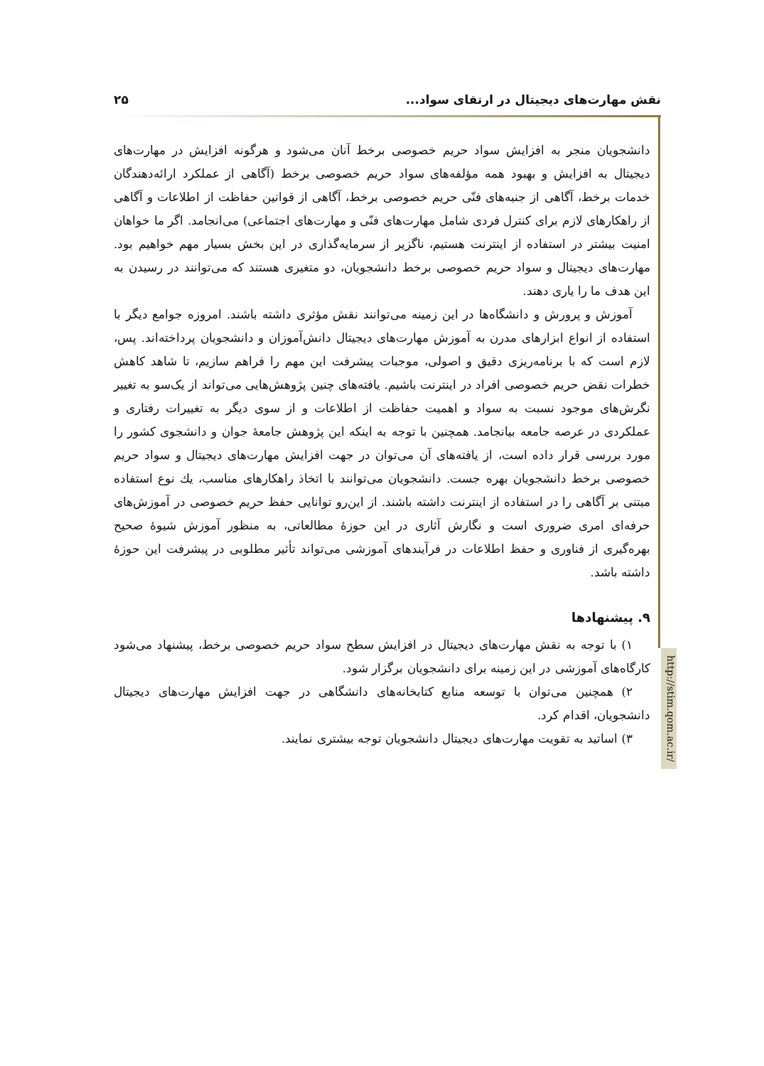نقش مهارت‌های دیجیتال در ارتقای سواد... ۲۵
http://stim.qom.ac.ir/
دانشجویان منجر به افزایش سواد حریم خصوصی برخط آنان می‌شود و هرگونه افزایش در مهارت‌های دیجیتال به افزایش و بهبود همه مؤلفه‌های سواد حریم خصوصی برخط (آگاهی از عملکرد ارائه‌دهندگان خدمات برخط، آگاهی از جنبه‌های فنّی حریم خصوصی برخط، آگاهی از قوانین حفاظت از اطلاعات و آگاهی از راهکارهای لازم برای کنترل فردی شامل مهارت‌های فنّی و مهارت‌های اجتماعی) می‌انجامد. اگر ما خواهان امنیت بیشتر در استفاده از اینترنت هستیم، ناگزیر از سرمایه‌گذاری در این بخش بسیار مهم خواهیم بود. مهارت‌های دیجیتال و سواد حریم خصوصی برخط دانشجویان، دو متغیری هستند که می‌توانند در رسیدن به این هدف ما را یاری دهند.
آموزش و پرورش و دانشگاه‌ها در این زمینه می‌توانند نقش مؤثری داشته باشند. امروزه جوامع دیگر با استفاده از انواع ابزارهای مدرن به آموزش مهارت‌های دیجیتال دانش‌آموزان و دانشجویان پرداخته‌اند. پس، لازم است که با برنامه‌ریزی دقیق و اصولی، موجبات پیشرفت این مهم را فراهم سازیم، تا شاهد کاهش خطرات نقض حریم خصوصی افراد در اینترنت باشیم. یافته‌های چنین پژوهش‌هایی می‌تواند از یک‌سو به تغییر نگرش‌های موجود نسبت به سواد و اهمیت حفاظت از اطلاعات و از سوی دیگر به تغییرات رفتاری و عملکردی در عرصه جامعه بیانجامد. همچنین با توجه به اینکه این پژوهش جامعهٔ جوان و دانشجوی کشور را مورد بررسی قرار داده است، از یافته‌های آن می‌توان در جهت افزایش مهارت‌های دیجیتال و سواد حریم خصوصی برخط دانشجویان بهره جست. دانشجویان می‌توانند با اتخاذ راهکارهای مناسب، یك نوع استفاده مبتنی بر آگاهی را در استفاده از اینترنت داشته باشند. از این‌رو توانایی حفظ حریم خصوصی در آموزش‌های حرفه‌ای امری ضروری است و نگارش آثاری در این حوزهٔ مطالعاتی، به منظور آموزش شیوهٔ صحیح بهره‌گیری از فناوری و حفظ اطلاعات در فرآیندهای آموزشی می‌تواند تأثیر مطلوبی در پیشرفت این حوزهٔ داشته باشد.
۹. پیشنهادها
۱) با توجه به نقش مهارت‌های دیجیتال در افزایش سطح سواد حریم خصوصی برخط، پیشنهاد می‌شود کارگاه‌های آموزشی در این زمینه برای دانشجویان برگزار شود.
۲) همچنین می‌توان با توسعه منابع کتابخانه‌های دانشگاهی در جهت افزایش مهارت‌های دیجیتال دانشجویان، اقدام کرد.
۳) اساتید به تقویت مهارت‌های دیجیتال دانشجویان توجه بیشتری نمایند.